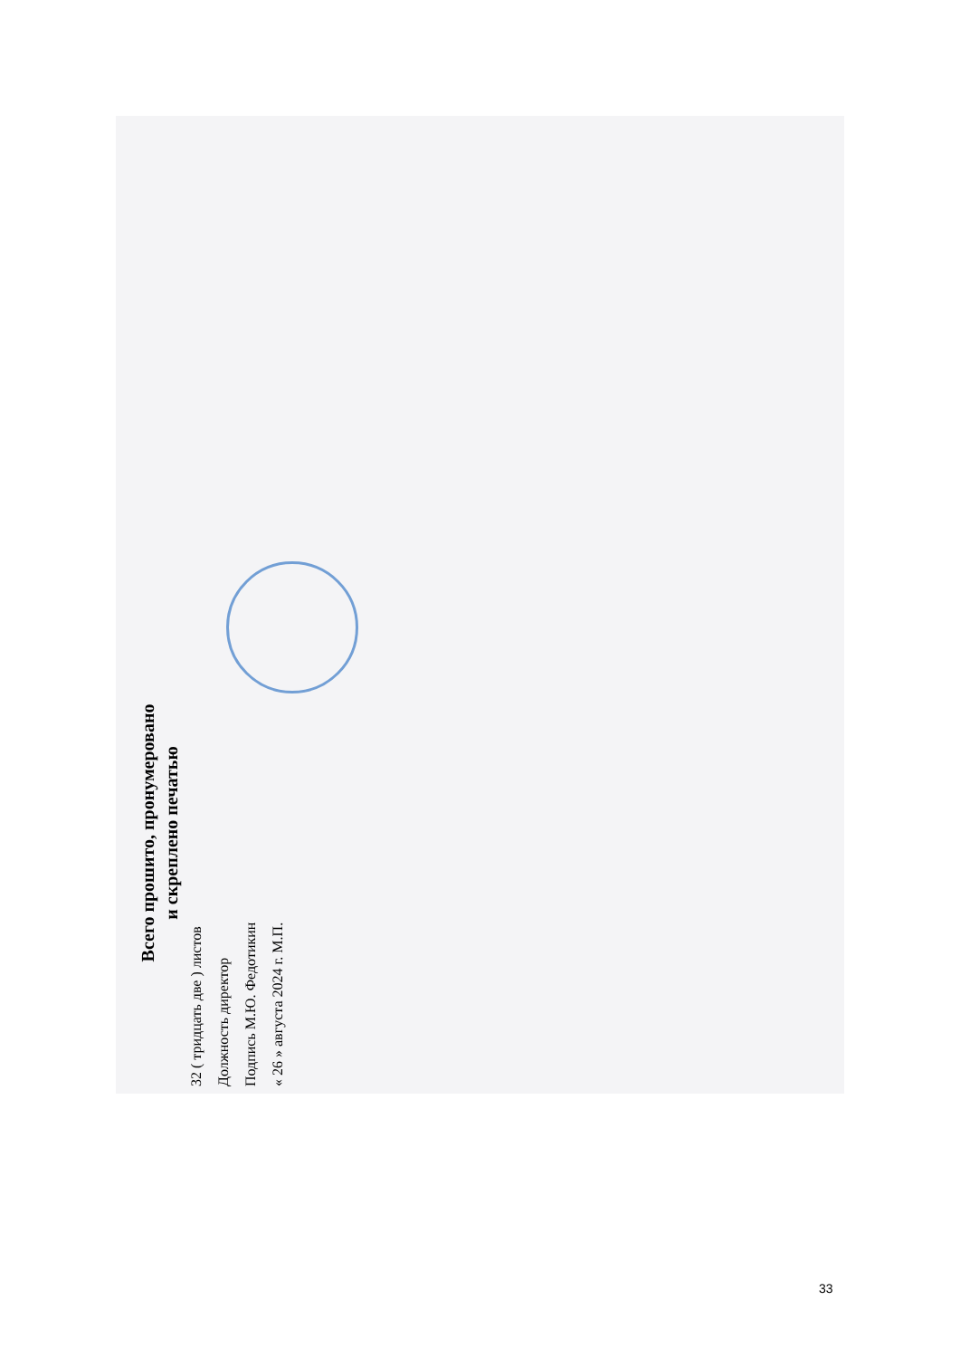Всего прошито, пронумеровано
и скреплено печатью
32 ( тридцать две ) листов
Должность директор
Подпись М.Ю. Федотикин
« 26 » августа 2024 г. М.П.
33